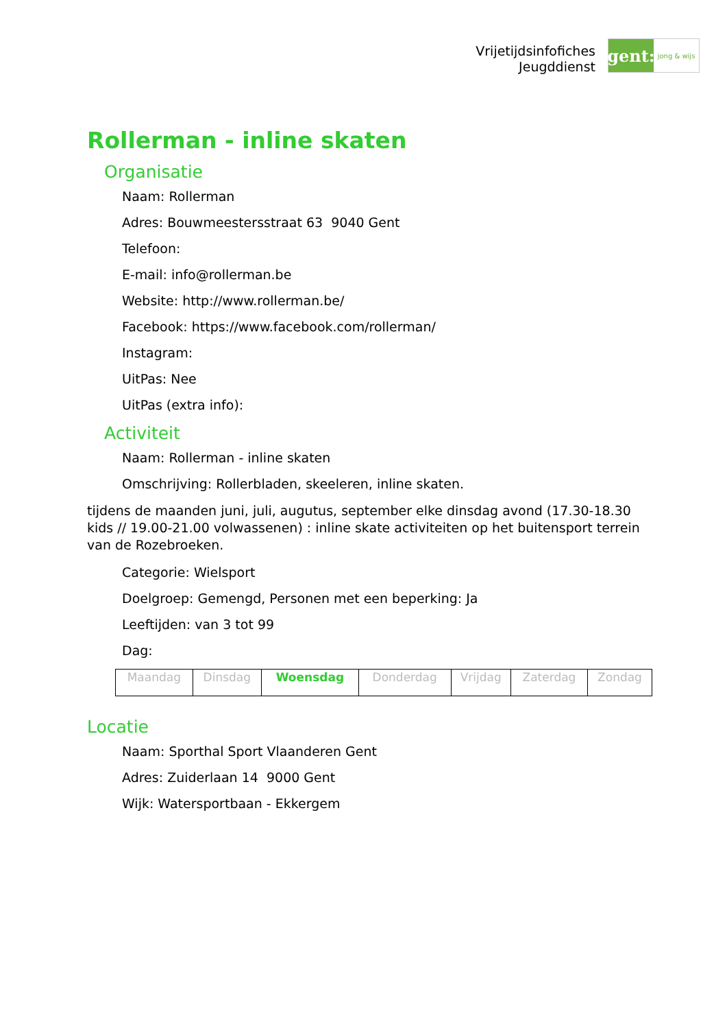Vrijetijdsinfofiches
Jeugddienst
gent:
jong & wijs
Rollerman - inline skaten
Organisatie
Naam: Rollerman
Adres: Bouwmeestersstraat 63 9040 Gent
Telefoon:
E-mail: info@rollerman.be
Website: http://www.rollerman.be/
Facebook: https://www.facebook.com/rollerman/
Instagram:
UitPas: Nee
UitPas (extra info):
Activiteit
Naam: Rollerman - inline skaten
Omschrijving: Rollerbladen, skeeleren, inline skaten.
tijdens de maanden juni, juli, augutus, september elke dinsdag avond (17.30-18.30 kids // 19.00-21.00 volwassenen) : inline skate activiteiten op het buitensport terrein van de Rozebroeken.
Categorie: Wielsport
Doelgroep: Gemengd, Personen met een beperking: Ja
Leeftijden: van 3 tot 99
Dag:
| Maandag | Dinsdag | Woensdag | Donderdag | Vrijdag | Zaterdag | Zondag |
Locatie
Naam: Sporthal Sport Vlaanderen Gent
Adres: Zuiderlaan 14 9000 Gent
Wijk: Watersportbaan - Ekkergem